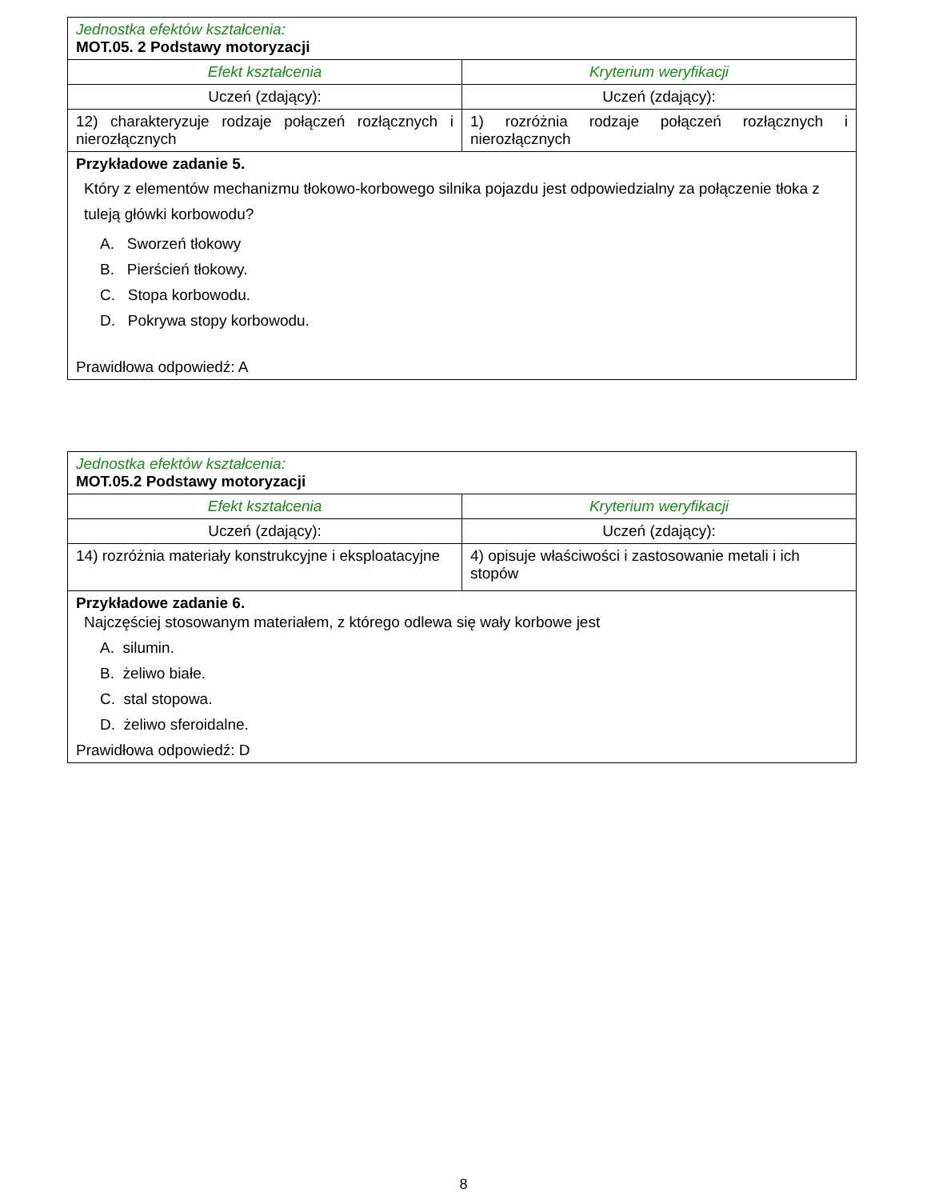| Jednostka efektów kształcenia: MOT.05. 2 Podstawy motoryzacji | |
| Efekt kształcenia | Kryterium weryfikacji |
| Uczeń (zdający): | Uczeń (zdający): |
| 12) charakteryzuje rodzaje połączeń rozłącznych i nierozłącznych | 1) rozróżnia rodzaje połączeń rozłącznych i nierozłącznych |
| Przykładowe zadanie 5. Który z elementów mechanizmu tłokowo-korbowego silnika pojazdu jest odpowiedzialny za połączenie tłoka z tuleją główki korbowodu? A. Sworzeń tłokowy B. Pierścień tłokowy. C. Stopa korbowodu. D. Pokrywa stopy korbowodu. Prawidłowa odpowiedź: A | |
| Jednostka efektów kształcenia: MOT.05.2 Podstawy motoryzacji | |
| Efekt kształcenia | Kryterium weryfikacji |
| Uczeń (zdający): | Uczeń (zdający): |
| 14) rozróżnia materiały konstrukcyjne i eksploatacyjne | 4) opisuje właściwości i zastosowanie metali i ich stopów |
| Przykładowe zadanie 6. Najczęściej stosowanym materiałem, z którego odlewa się wały korbowe jest A. silumin. B. żeliwo białe. C. stal stopowa. D. żeliwo sferoidalne. Prawidłowa odpowiedź: D | |
8